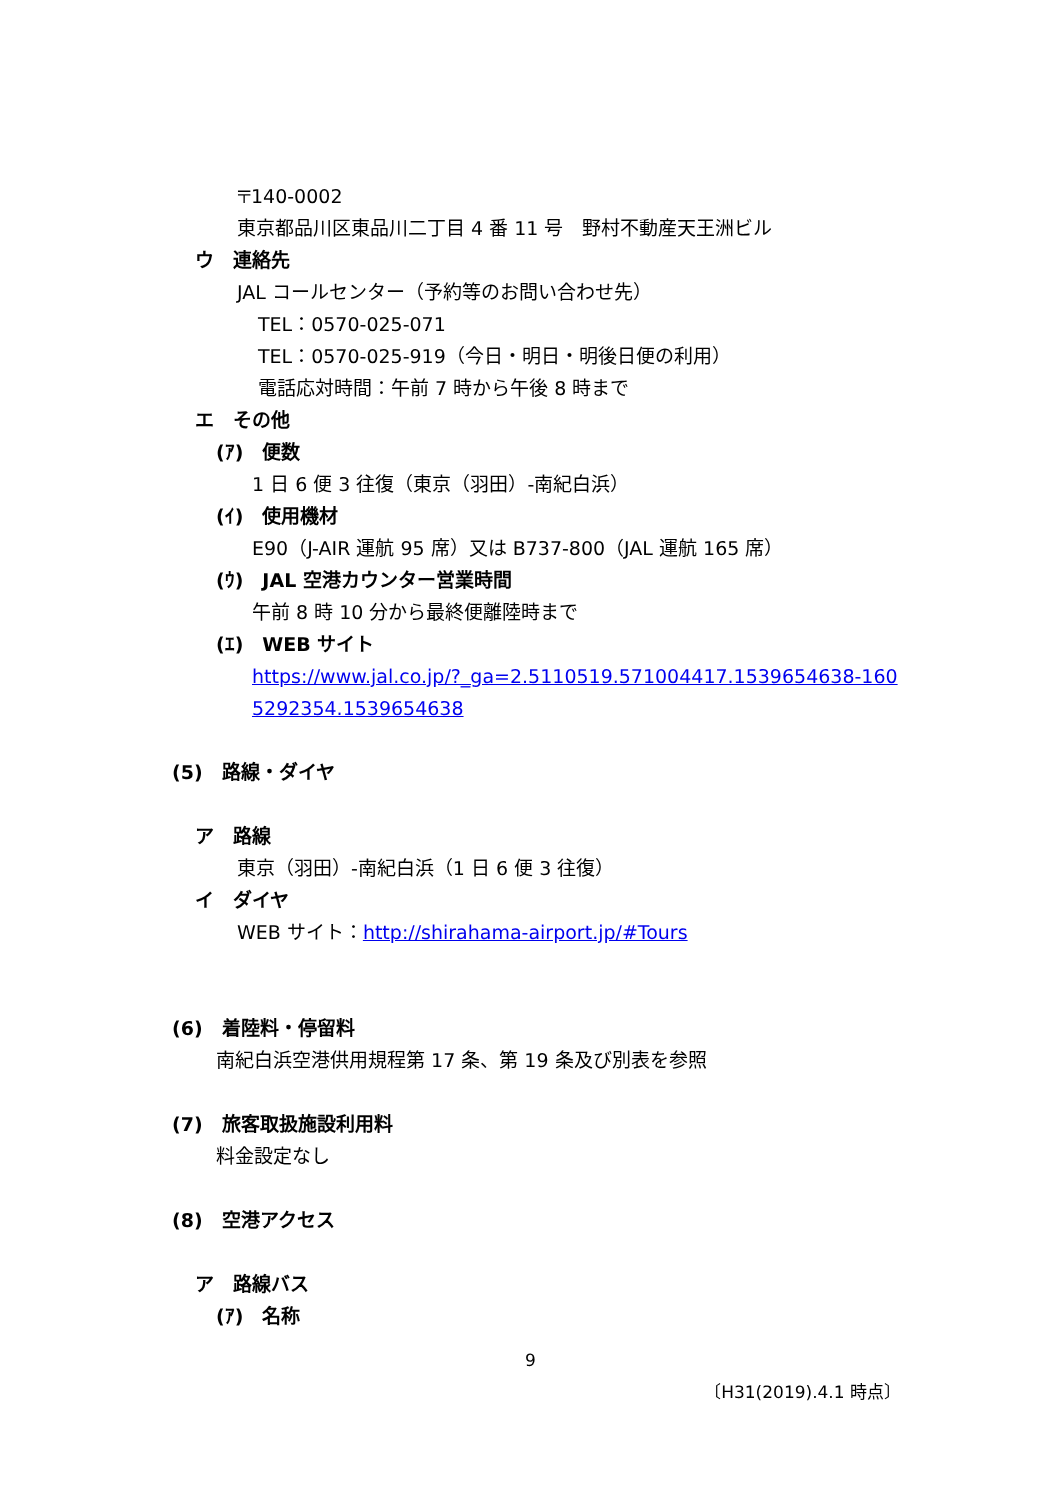〒140-0002
東京都品川区東品川二丁目 4 番 11 号　野村不動産天王洲ビル
ウ　連絡先
JAL コールセンター（予約等のお問い合わせ先）
TEL：0570-025-071
TEL：0570-025-919（今日・明日・明後日便の利用）
電話応対時間：午前 7 時から午後 8 時まで
エ　その他
(ｱ)　便数
1 日 6 便 3 往復（東京（羽田）-南紀白浜）
(ｲ)　使用機材
E90（J-AIR 運航 95 席）又は B737-800（JAL 運航 165 席）
(ｳ)　JAL 空港カウンター営業時間
午前 8 時 10 分から最終便離陸時まで
(ｴ)　WEB サイト
https://www.jal.co.jp/?_ga=2.5110519.571004417.1539654638-160
5292354.1539654638
(5)　路線・ダイヤ
ア　路線
東京（羽田）-南紀白浜（1 日 6 便 3 往復）
イ　ダイヤ
WEB サイト：http://shirahama-airport.jp/#Tours
(6)　着陸料・停留料
南紀白浜空港供用規程第 17 条、第 19 条及び別表を参照
(7)　旅客取扱施設利用料
料金設定なし
(8)　空港アクセス
ア　路線バス
(ｱ)　名称
9
〔H31(2019).4.1 時点〕